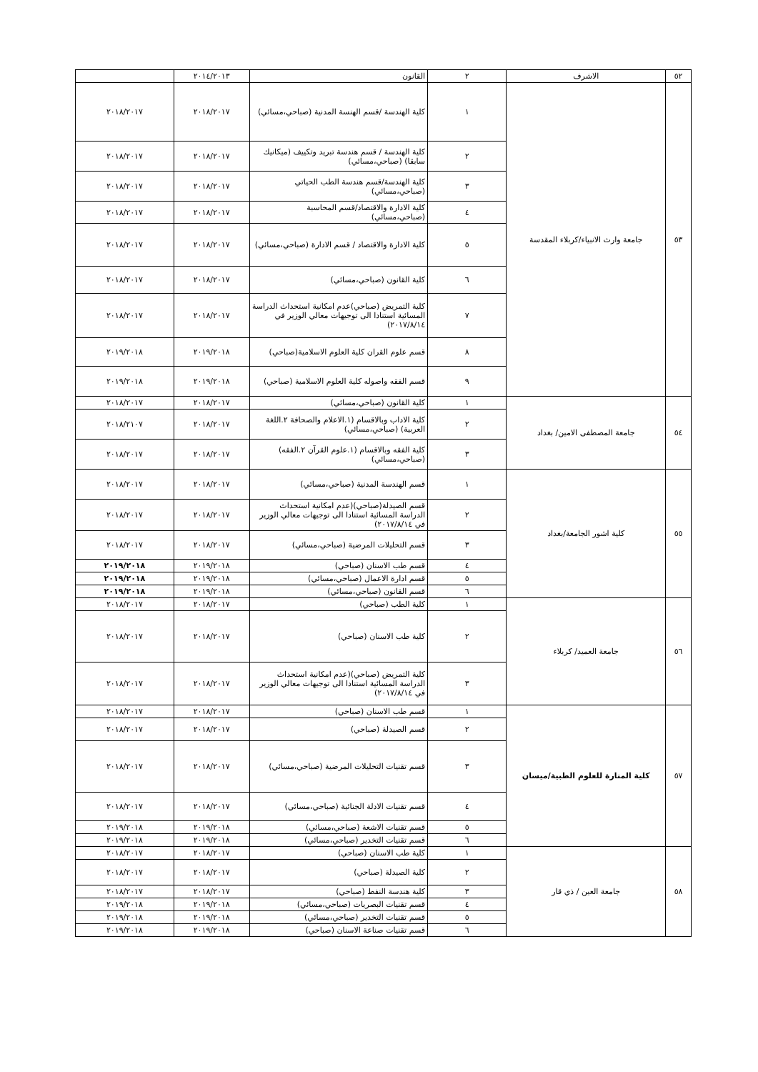| ٥٢ | الاشرف | ٢ | القانون | ٢٠١٤/٢٠١٣ | |
| ٥٣ | جامعة وارث الانبياء/كربلاء المقدسة | ١ | كلية الهندسة /قسم الهنسة المدنية (صباحي،مسائي) | ٢٠١٨/٢٠١٧ | ٢٠١٨/٢٠١٧ |
| | | ٢ | كلية الهندسة / قسم هندسة تبريد وتكييف (ميكانيك سابقا) (صباحي،مسائي) | ٢٠١٨/٢٠١٧ | ٢٠١٨/٢٠١٧ |
| | | ٣ | كلية الهندسة/قسم هندسة الطب الحياتي (صباحي،مسائي) | ٢٠١٨/٢٠١٧ | ٢٠١٨/٢٠١٧ |
| | | ٤ | كلية الادارة والاقتصاد/قسم المحاسبة (صباحي،مسائي) | ٢٠١٨/٢٠١٧ | ٢٠١٨/٢٠١٧ |
| | | ٥ | كلية الادارة والاقتصاد / قسم الادارة (صباحي،مسائي) | ٢٠١٨/٢٠١٧ | ٢٠١٨/٢٠١٧ |
| | | ٦ | كلية القانون (صباحي،مسائي) | ٢٠١٨/٢٠١٧ | ٢٠١٨/٢٠١٧ |
| | | ٧ | كلية التمريض (صباحي)عدم امكانية استحداث الدراسة المسائية استنادا الى توجيهات معالي الوزير في ٢٠١٧/٨/١٤) | ٢٠١٨/٢٠١٧ | ٢٠١٨/٢٠١٧ |
| | | ٨ | قسم علوم القران كلية العلوم الاسلامية(صباحي) | ٢٠١٩/٢٠١٨ | ٢٠١٩/٢٠١٨ |
| | | ٩ | قسم الفقه واصوله كلية العلوم الاسلامية (صباحي) | ٢٠١٩/٢٠١٨ | ٢٠١٩/٢٠١٨ |
| ٥٤ | جامعة المصطفى الامين/ بغداد | ١ | كلية القانون (صباحي،مسائي) | ٢٠١٨/٢٠١٧ | ٢٠١٨/٢٠١٧ |
| | | ٢ | كلية الاداب وبالاقسام (١.الاعلام والصحافة ٢.اللغة العربية) (صباحي،مسائي) | ٢٠١٨/٢٠١٧ | ٢٠١٨/٢١٠٧ |
| | | ٣ | كلية الفقه وبالاقسام (١.علوم القرآن ٢.الفقه) (صباحي،مسائي) | ٢٠١٨/٢٠١٧ | ٢٠١٨/٢٠١٧ |
| ٥٥ | كلية اشور الجامعة/بغداد | ١ | قسم الهندسة المدنية (صباحي،مسائي) | ٢٠١٨/٢٠١٧ | ٢٠١٨/٢٠١٧ |
| | | ٢ | قسم الصيدلة(صباحي)(عدم امكانية استحداث الدراسة المسائية استنادا الى توجيهات معالي الوزير في ٢٠١٧/٨/١٤) | ٢٠١٨/٢٠١٧ | ٢٠١٨/٢٠١٧ |
| | | ٣ | قسم التحليلات المرضية (صباحي،مسائي) | ٢٠١٨/٢٠١٧ | ٢٠١٨/٢٠١٧ |
| | | ٤ | قسم طب الاسنان (صباحي) | ٢٠١٩/٢٠١٨ | ٢٠١٩/٢٠١٨ |
| | | ٥ | قسم ادارة الاعمال (صباحي،مسائي) | ٢٠١٩/٢٠١٨ | ٢٠١٩/٢٠١٨ |
| | | ٦ | قسم القانون (صباحي،مسائي) | ٢٠١٩/٢٠١٨ | ٢٠١٩/٢٠١٨ |
| ٥٦ | جامعة العميد/ كربلاء | ١ | كلية الطب (صباحي) | ٢٠١٨/٢٠١٧ | ٢٠١٨/٢٠١٧ |
| | | ٢ | كلية طب الاسنان (صباحي) | ٢٠١٨/٢٠١٧ | ٢٠١٨/٢٠١٧ |
| | | ٣ | كلية التمريض (صباحي)(عدم امكانية استحداث الدراسة المسائية استنادا الى توجيهات معالي الوزير في ٢٠١٧/٨/١٤) | ٢٠١٨/٢٠١٧ | ٢٠١٨/٢٠١٧ |
| ٥٧ | كلية المنارة للعلوم الطبية/ميسان | ١ | قسم طب الاسنان (صباحي) | ٢٠١٨/٢٠١٧ | ٢٠١٨/٢٠١٧ |
| | | ٢ | قسم الصيدلة (صباحي) | ٢٠١٨/٢٠١٧ | ٢٠١٨/٢٠١٧ |
| | | ٣ | قسم تقنيات التحليلات المرضية (صباحي،مسائي) | ٢٠١٨/٢٠١٧ | ٢٠١٨/٢٠١٧ |
| | | ٤ | قسم تقنيات الادلة الجنائية (صباحي،مسائي) | ٢٠١٨/٢٠١٧ | ٢٠١٨/٢٠١٧ |
| | | ٥ | قسم تقنيات الاشعة (صباحي،مسائي) | ٢٠١٩/٢٠١٨ | ٢٠١٩/٢٠١٨ |
| | | ٦ | قسم تقنيات التخدير (صباحي،مسائي) | ٢٠١٩/٢٠١٨ | ٢٠١٩/٢٠١٨ |
| ٥٨ | جامعة العين / ذي قار | ١ | كلية طب الاسنان (صباحي) | ٢٠١٨/٢٠١٧ | ٢٠١٨/٢٠١٧ |
| | | ٢ | كلية الصيدلة (صباحي) | ٢٠١٨/٢٠١٧ | ٢٠١٨/٢٠١٧ |
| | | ٣ | كلية هندسة النفط (صباحي) | ٢٠١٨/٢٠١٧ | ٢٠١٨/٢٠١٧ |
| | | ٤ | قسم تقنيات البصريات (صباحي،مسائي) | ٢٠١٩/٢٠١٨ | ٢٠١٩/٢٠١٨ |
| | | ٥ | قسم تقنيات التخدير (صباحي،مسائي) | ٢٠١٩/٢٠١٨ | ٢٠١٩/٢٠١٨ |
| | | ٦ | قسم تقنيات صناعة الاسنان (صباحي) | ٢٠١٩/٢٠١٨ | ٢٠١٩/٢٠١٨ |